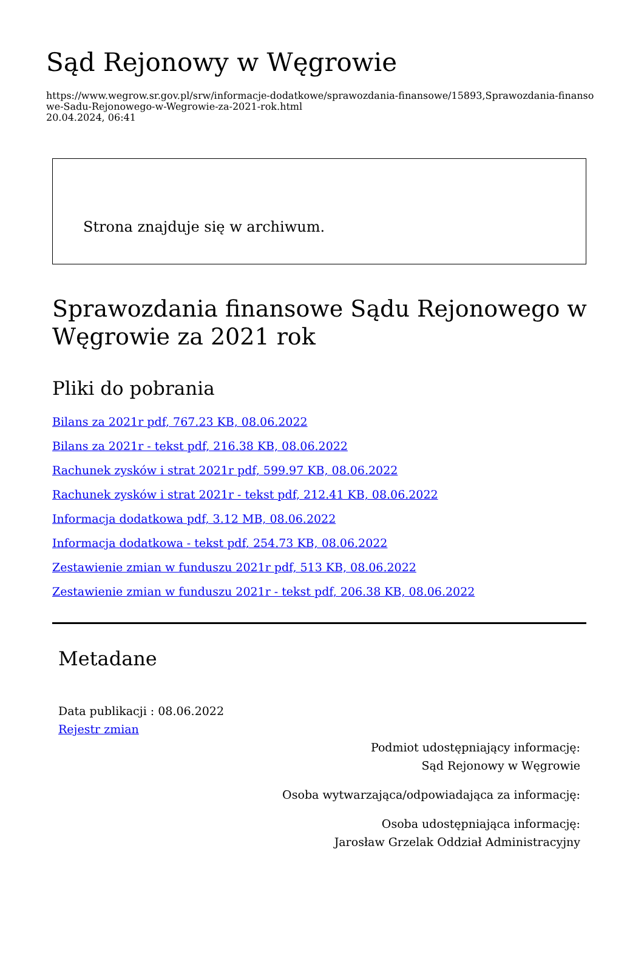Sąd Rejonowy w Węgrowie
https://www.wegrow.sr.gov.pl/srw/informacje-dodatkowe/sprawozdania-finansowe/15893,Sprawozdania-finansowe-Sadu-Rejonowego-w-Wegrowie-za-2021-rok.html
20.04.2024, 06:41
Strona znajduje się w archiwum.
Sprawozdania finansowe Sądu Rejonowego w Węgrowie za 2021 rok
Pliki do pobrania
Bilans za 2021r pdf, 767.23 KB, 08.06.2022
Bilans za 2021r - tekst pdf, 216.38 KB, 08.06.2022
Rachunek zysków i strat 2021r pdf, 599.97 KB, 08.06.2022
Rachunek zysków i strat 2021r - tekst pdf, 212.41 KB, 08.06.2022
Informacja dodatkowa pdf, 3.12 MB, 08.06.2022
Informacja dodatkowa - tekst pdf, 254.73 KB, 08.06.2022
Zestawienie zmian w funduszu 2021r pdf, 513 KB, 08.06.2022
Zestawienie zmian w funduszu 2021r - tekst pdf, 206.38 KB, 08.06.2022
Metadane
Data publikacji : 08.06.2022
Rejestr zmian
Podmiot udostępniający informację:
Sąd Rejonowy w Węgrowie
Osoba wytwarzająca/odpowiadająca za informację:
Osoba udostępniająca informację:
Jarosław Grzelak Oddział Administracyjny